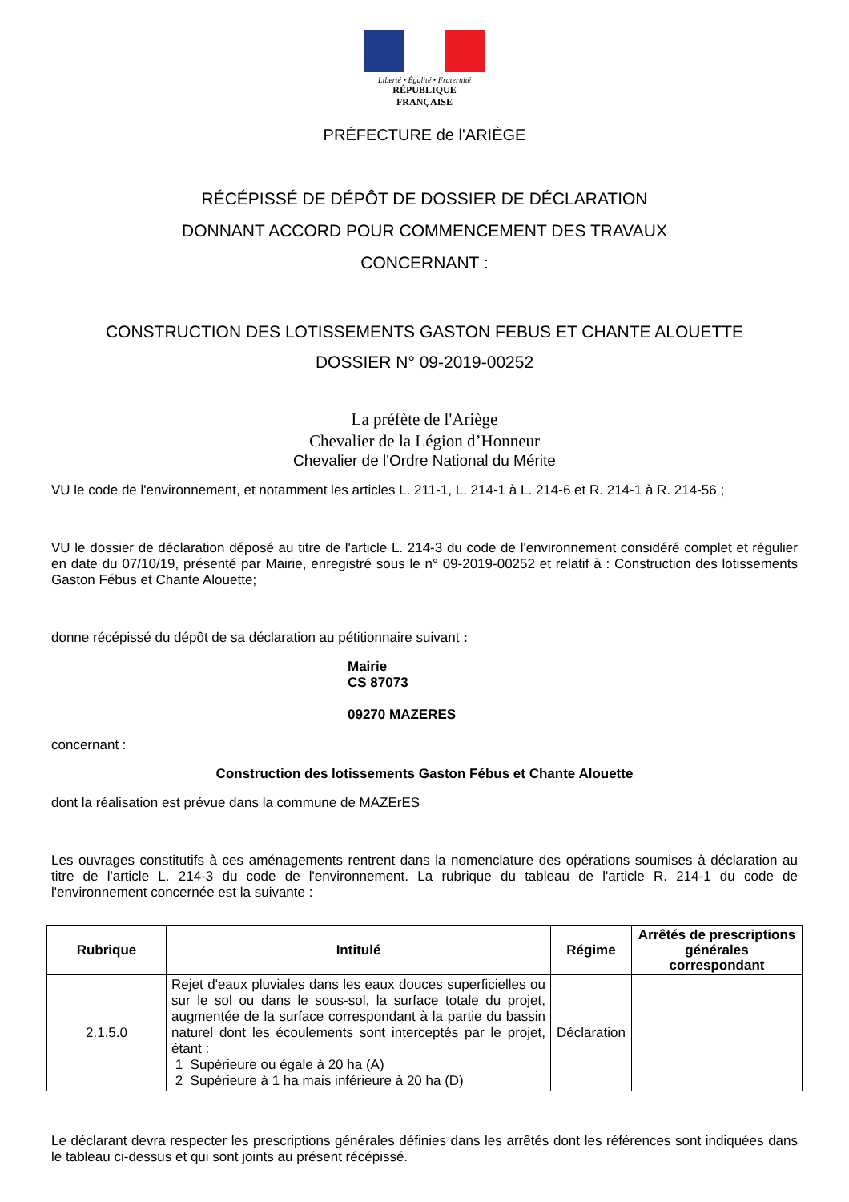Liberté • Égalité • Fraternité
RÉPUBLIQUE FRANÇAISE
PRÉFECTURE de l'ARIÈGE
RÉCÉPISSÉ DE DÉPÔT DE DOSSIER DE DÉCLARATION
DONNANT ACCORD POUR COMMENCEMENT DES TRAVAUX
CONCERNANT :
CONSTRUCTION DES LOTISSEMENTS GASTON FEBUS ET CHANTE ALOUETTE
DOSSIER N° 09-2019-00252
La préfète de l'Ariège
Chevalier de la Légion d’Honneur
Chevalier de l'Ordre National du Mérite
VU le code de l'environnement, et notamment les articles L. 211-1, L. 214-1 à L. 214-6 et R. 214-1 à R. 214-56 ;
VU le dossier de déclaration déposé au titre de l'article L. 214-3 du code de l'environnement considéré complet et régulier en date du 07/10/19, présenté par Mairie, enregistré sous le n° 09-2019-00252 et relatif à : Construction des lotissements Gaston Fébus et Chante Alouette;
donne récépissé du dépôt de sa déclaration au pétitionnaire suivant :
Mairie
CS 87073
09270 MAZERES
concernant :
Construction des lotissements Gaston Fébus et Chante Alouette
dont la réalisation est prévue dans la commune de MAZErES
Les ouvrages constitutifs à ces aménagements rentrent dans la nomenclature des opérations soumises à déclaration au titre de l'article L. 214-3 du code de l'environnement. La rubrique du tableau de l'article R. 214-1 du code de l'environnement concernée est la suivante :
| Rubrique | Intitulé | Régime | Arrêtés de prescriptions générales correspondant |
| --- | --- | --- | --- |
| 2.1.5.0 | Rejet d'eaux pluviales dans les eaux douces superficielles ou sur le sol ou dans le sous-sol, la surface totale du projet, augmentée de la surface correspondant à la partie du bassin naturel dont les écoulements sont interceptés par le projet, étant : 1 Supérieure ou égale à 20 ha (A) 2 Supérieure à 1 ha mais inférieure à 20 ha (D) | Déclaration | |
Le déclarant devra respecter les prescriptions générales définies dans les arrêtés dont les références sont indiquées dans le tableau ci-dessus et qui sont joints au présent récépissé.